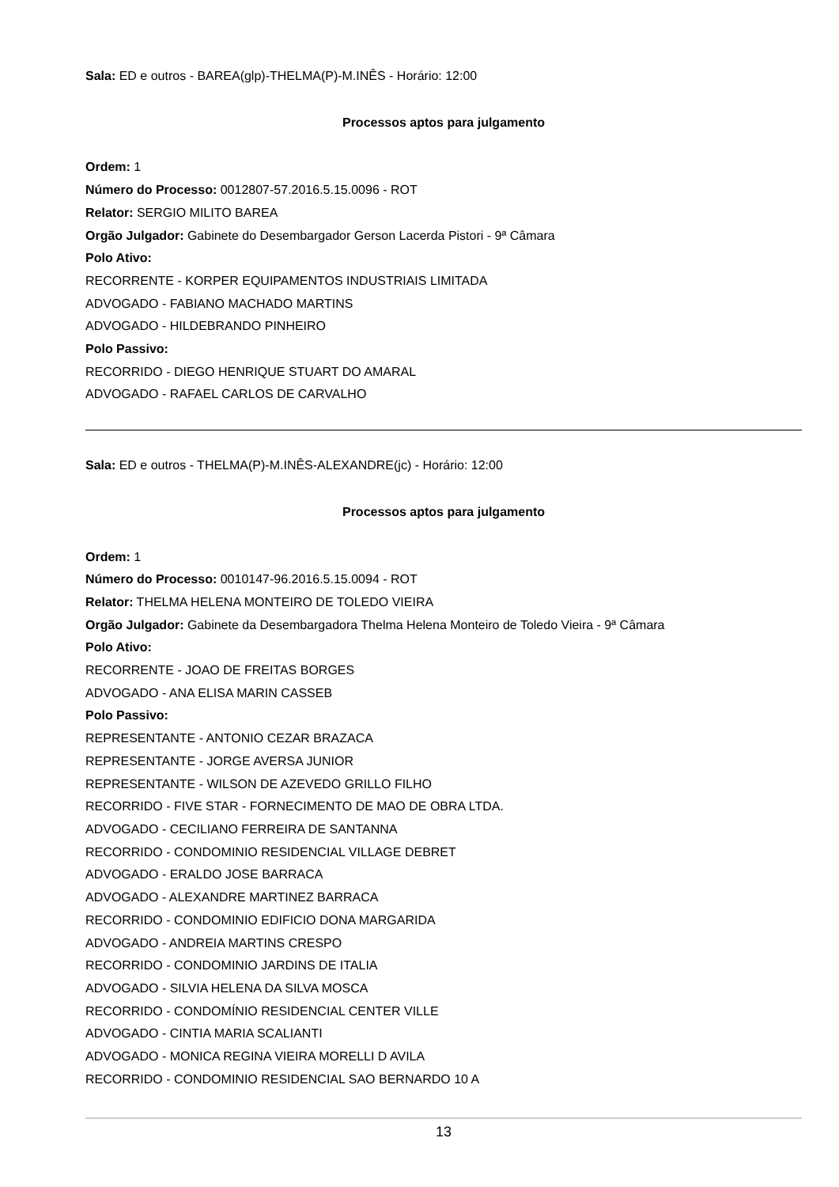Sala: ED e outros - BAREA(glp)-THELMA(P)-M.INÊS - Horário: 12:00
Processos aptos para julgamento
Ordem: 1
Número do Processo: 0012807-57.2016.5.15.0096 - ROT
Relator: SERGIO MILITO BAREA
Orgão Julgador: Gabinete do Desembargador Gerson Lacerda Pistori - 9ª Câmara
Polo Ativo:
RECORRENTE - KORPER EQUIPAMENTOS INDUSTRIAIS LIMITADA
ADVOGADO - FABIANO MACHADO MARTINS
ADVOGADO - HILDEBRANDO PINHEIRO
Polo Passivo:
RECORRIDO - DIEGO HENRIQUE STUART DO AMARAL
ADVOGADO - RAFAEL CARLOS DE CARVALHO
Sala: ED e outros - THELMA(P)-M.INÊS-ALEXANDRE(jc) - Horário: 12:00
Processos aptos para julgamento
Ordem: 1
Número do Processo: 0010147-96.2016.5.15.0094 - ROT
Relator: THELMA HELENA MONTEIRO DE TOLEDO VIEIRA
Orgão Julgador: Gabinete da Desembargadora Thelma Helena Monteiro de Toledo Vieira - 9ª Câmara
Polo Ativo:
RECORRENTE - JOAO DE FREITAS BORGES
ADVOGADO - ANA ELISA MARIN CASSEB
Polo Passivo:
REPRESENTANTE - ANTONIO CEZAR BRAZACA
REPRESENTANTE - JORGE AVERSA JUNIOR
REPRESENTANTE - WILSON DE AZEVEDO GRILLO FILHO
RECORRIDO - FIVE STAR - FORNECIMENTO DE MAO DE OBRA LTDA.
ADVOGADO - CECILIANO FERREIRA DE SANTANNA
RECORRIDO - CONDOMINIO RESIDENCIAL VILLAGE DEBRET
ADVOGADO - ERALDO JOSE BARRACA
ADVOGADO - ALEXANDRE MARTINEZ BARRACA
RECORRIDO - CONDOMINIO EDIFICIO DONA MARGARIDA
ADVOGADO - ANDREIA MARTINS CRESPO
RECORRIDO - CONDOMINIO JARDINS DE ITALIA
ADVOGADO - SILVIA HELENA DA SILVA MOSCA
RECORRIDO - CONDOMÍNIO RESIDENCIAL CENTER VILLE
ADVOGADO - CINTIA MARIA SCALIANTI
ADVOGADO - MONICA REGINA VIEIRA MORELLI D AVILA
RECORRIDO - CONDOMINIO RESIDENCIAL SAO BERNARDO 10 A
13